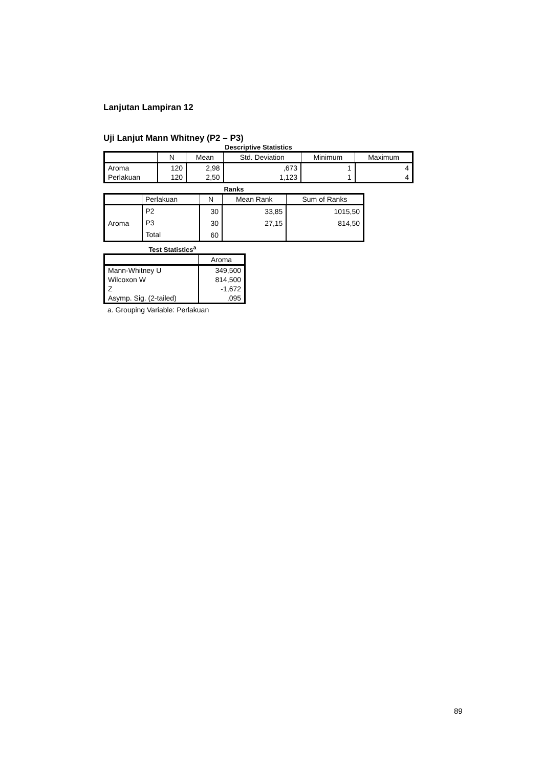Lanjutan Lampiran 12
Uji Lanjut Mann Whitney (P2 – P3)
Descriptive Statistics
| | N | Mean | Std. Deviation | Minimum | Maximum |
| --- | --- | --- | --- | --- | --- |
| Aroma | 120 | 2,98 | ,673 | 1 | 4 |
| Perlakuan | 120 | 2,50 | 1,123 | 1 | 4 |
Ranks
| | Perlakuan | N | Mean Rank | Sum of Ranks |
| --- | --- | --- | --- | --- |
| Aroma | P2 | 30 | 33,85 | 1015,50 |
| | P3 | 30 | 27,15 | 814,50 |
| | Total | 60 | | |
Test Statistics<sup>a</sup>
| | Aroma |
| --- | --- |
| Mann-Whitney U | 349,500 |
| Wilcoxon W | 814,500 |
| Z | -1,672 |
| Asymp. Sig. (2-tailed) | ,095 |
a. Grouping Variable: Perlakuan
89